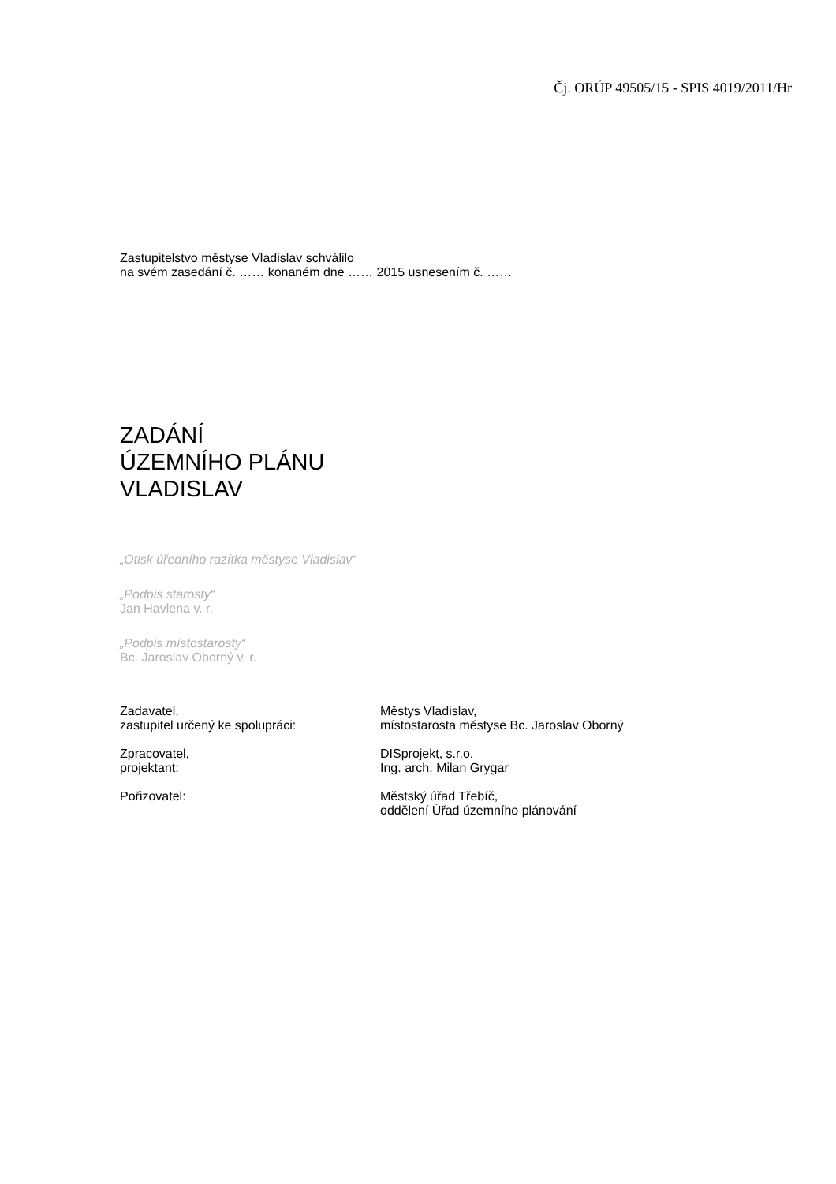Čj. ORÚP 49505/15 - SPIS 4019/2011/Hr
Zastupitelstvo městyse Vladislav schválilo
na svém zasedání č. …… konaném dne …… 2015 usnesením č. ……
ZADÁNÍ
ÚZEMNÍHO PLÁNU
VLADISLAV
„Otisk úředního razítka městyse Vladislav“
„Podpis starosty“
Jan Havlena v. r.
„Podpis místostarosty“
Bc. Jaroslav Oborný v. r.
| Zadavatel, zastupitel určený ke spolupráci: | Městys Vladislav, místostarosta městyse Bc. Jaroslav Oborný |
| Zpracovatel, projektant: | DISprojekt, s.r.o. Ing. arch. Milan Grygar |
| Pořizovatel: | Městský úřad Třebíč, oddělení Úřad územního plánování |